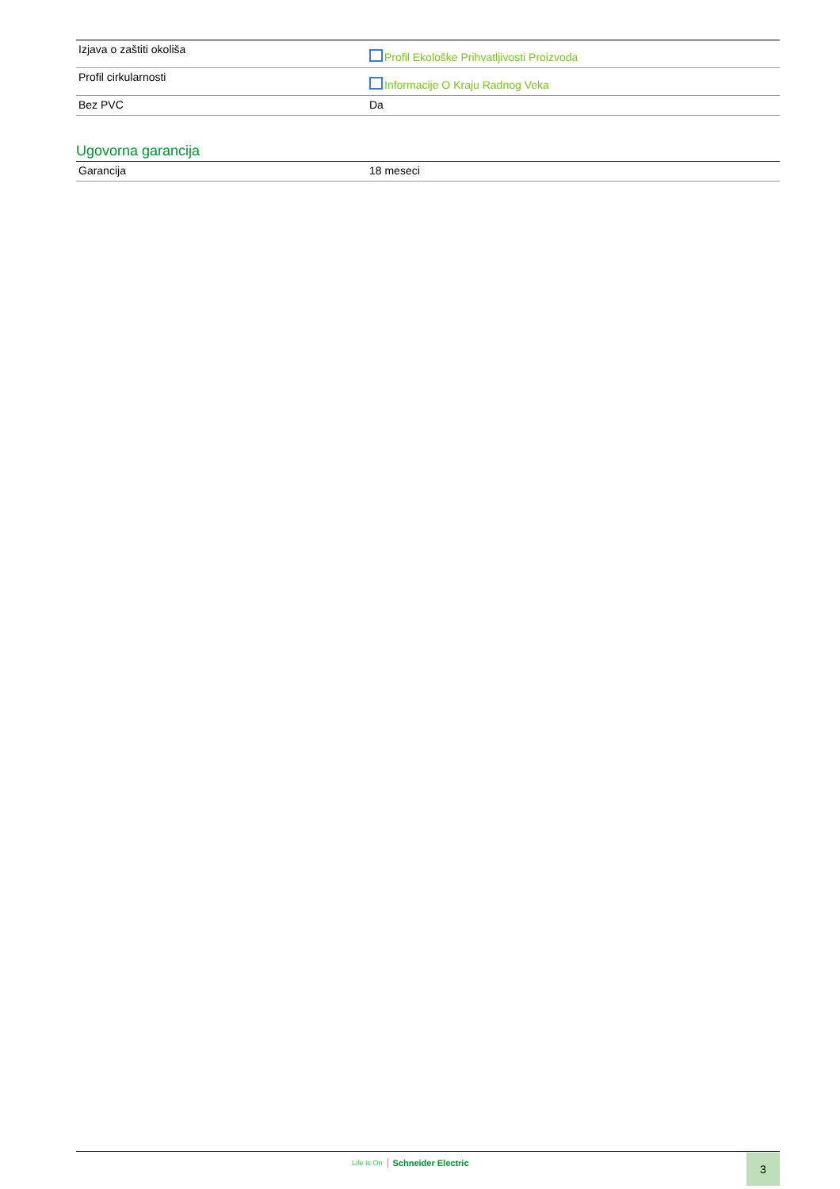| Izjava o zaštiti okoliša | Profil Ekološke Prihvatljivosti Proizvoda |
| Profil cirkularnosti | Informacije O Kraju Radnog Veka |
| Bez PVC | Da |
Ugovorna garancija
| Garancija | 18 meseci |
Life Is On Schneider Electric 3